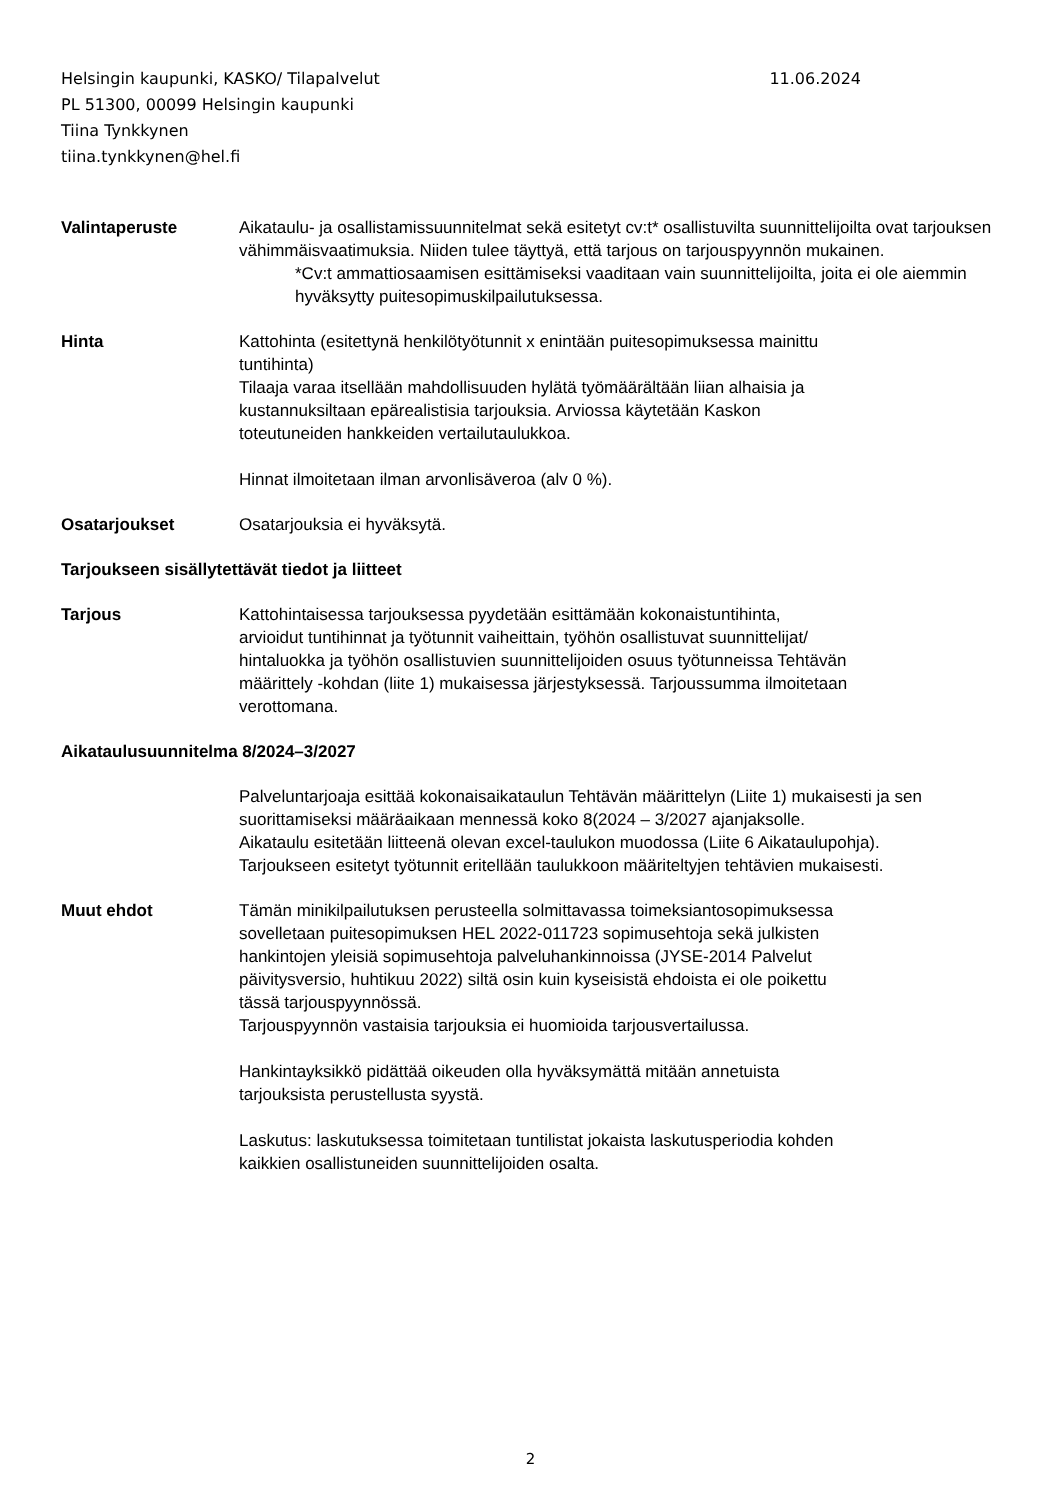Helsingin kaupunki, KASKO/ Tilapalvelut 11.06.2024
PL 51300, 00099 Helsingin kaupunki
Tiina Tynkkynen
tiina.tynkkynen@hel.fi
Valintaperuste Aikataulu- ja osallistamissuunnitelmat sekä esitetyt cv:t* osallistuvilta suunnittelijoilta ovat tarjouksen vähimmäisvaatimuksia. Niiden tulee täyttyä, että tarjous on tarjouspyynnön mukainen.
*Cv:t ammattiosaamisen esittämiseksi vaaditaan vain suunnittelijoilta, joita ei ole aiemmin hyväksytty puitesopimuskilpailutuksessa.
Hinta Kattohinta (esitettynä henkilötyötunnit x enintään puitesopimuksessa mainittu tuntihinta)
Tilaaja varaa itsellään mahdollisuuden hylätä työmäärältään liian alhaisia ja kustannuksiltaan epärealistisia tarjouksia. Arviossa käytetään Kaskon toteutuneiden hankkeiden vertailutaulukkoa.
Hinnat ilmoitetaan ilman arvonlisäveroa (alv 0 %).
Osatarjoukset Osatarjouksia ei hyväksytä.
Tarjoukseen sisällytettävät tiedot ja liitteet
Tarjous Kattohintaisessa tarjouksessa pyydetään esittämään kokonaistuntihinta, arvioidut tuntihinnat ja työtunnit vaiheittain, työhön osallistuvat suunnittelijat/ hintaluokka ja työhön osallistuvien suunnittelijoiden osuus työtunneissa Tehtävän määrittely -kohdan (liite 1) mukaisessa järjestyksessä. Tarjoussumma ilmoitetaan verottomana.
Aikataulusuunnitelma 8/2024–3/2027
Palveluntarjoaja esittää kokonaisaikataulun Tehtävän määrittelyn (Liite 1) mukaisesti ja sen suorittamiseksi määräaikaan mennessä koko 8(2024 – 3/2027 ajanjaksolle.
Aikataulu esitetään liitteenä olevan excel-taulukon muodossa (Liite 6 Aikataulupohja). Tarjoukseen esitetyt työtunnit eritellään taulukkoon määriteltyjen tehtävien mukaisesti.
Muut ehdot Tämän minikilpailutuksen perusteella solmittavassa toimeksiantosopimuksessa sovelletaan puitesopimuksen HEL 2022-011723 sopimusehtoja sekä julkisten hankintojen yleisiä sopimusehtoja palveluhankinnoissa (JYSE-2014 Palvelut päivitysversio, huhtikuu 2022) siltä osin kuin kyseisistä ehdoista ei ole poikettu tässä tarjouspyynnössä.
Tarjouspyynnön vastaisia tarjouksia ei huomioida tarjousvertailussa.
Hankintayksikkö pidättää oikeuden olla hyväksymättä mitään annetuista tarjouksista perustellusta syystä.
Laskutus: laskutuksessa toimitetaan tuntilistat jokaista laskutusperiodia kohden kaikkien osallistuneiden suunnittelijoiden osalta.
2